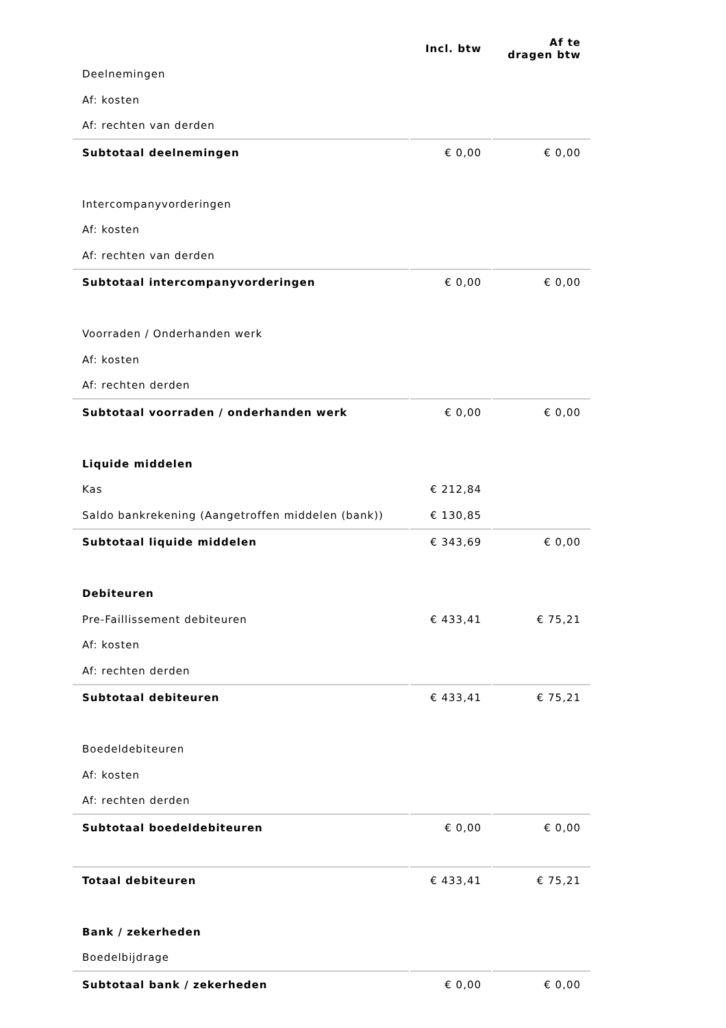| | Incl. btw | Af te dragen btw |
| Deelnemingen | | |
| Af: kosten | | |
| Af: rechten van derden | | |
| Subtotaal deelnemingen | € 0,00 | € 0,00 |
| Intercompanyvorderingen | | |
| Af: kosten | | |
| Af: rechten van derden | | |
| Subtotaal intercompanyvorderingen | € 0,00 | € 0,00 |
| Voorraden / Onderhanden werk | | |
| Af: kosten | | |
| Af: rechten derden | | |
| Subtotaal voorraden / onderhanden werk | € 0,00 | € 0,00 |
| Liquide middelen | | |
| Kas | € 212,84 | |
| Saldo bankrekening (Aangetroffen middelen (bank)) | € 130,85 | |
| Subtotaal liquide middelen | € 343,69 | € 0,00 |
| Debiteuren | | |
| Pre-Faillissement debiteuren | € 433,41 | € 75,21 |
| Af: kosten | | |
| Af: rechten derden | | |
| Subtotaal debiteuren | € 433,41 | € 75,21 |
| Boedeldebiteuren | | |
| Af: kosten | | |
| Af: rechten derden | | |
| Subtotaal boedeldebiteuren | € 0,00 | € 0,00 |
| Totaal debiteuren | € 433,41 | € 75,21 |
| Bank / zekerheden | | |
| Boedelbijdrage | | |
| Subtotaal bank / zekerheden | € 0,00 | € 0,00 |